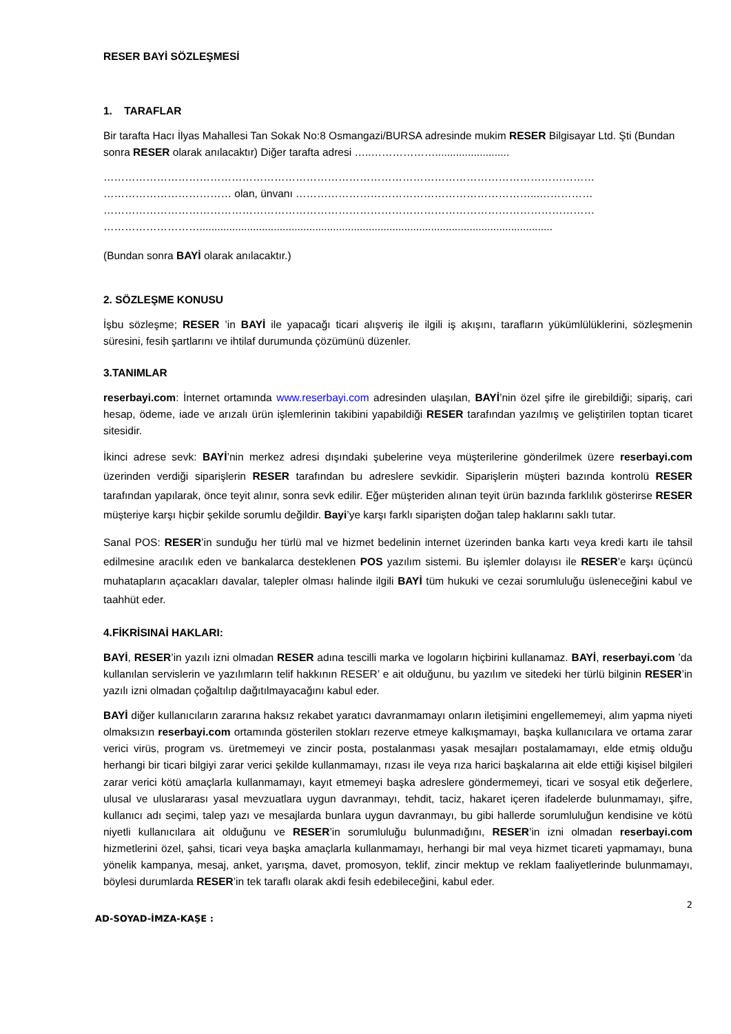RESER BAYİ SÖZLEŞMESİ
1. TARAFLAR
Bir tarafta Hacı İlyas Mahallesi Tan Sokak No:8 Osmangazi/BURSA adresinde mukim RESER Bilgisayar Ltd. Şti (Bundan sonra RESER olarak anılacaktır) Diğer tarafta adresi …..……………….........................
…………………………………………………………………………………………………………………………
……………………………… olan, ünvanı …………………………………………………………...……………
…………………………………………………………………………………………………………………………
……………………….......................................................................................................................
(Bundan sonra BAYİ olarak anılacaktır.)
2. SÖZLEŞME KONUSU
İşbu sözleşme; RESER ’in BAYİ ile yapacağı ticari alışveriş ile ilgili iş akışını, tarafların yükümlülüklerini, sözleşmenin süresini, fesih şartlarını ve ihtilaf durumunda çözümünü düzenler.
3.TANIMLAR
reserbayi.com: İnternet ortamında www.reserbayi.com adresinden ulaşılan, BAYİ’nin özel şifre ile girebildiği; sipariş, cari hesap, ödeme, iade ve arızalı ürün işlemlerinin takibini yapabildiği RESER tarafından yazılmış ve geliştirilen toptan ticaret sitesidir.
İkinci adrese sevk: BAYİ’nin merkez adresi dışındaki şubelerine veya müşterilerine gönderilmek üzere reserbayi.com üzerinden verdiği siparişlerin RESER tarafından bu adreslere sevkidir. Siparişlerin müşteri bazında kontrolü RESER tarafından yapılarak, önce teyit alınır, sonra sevk edilir. Eğer müşteriden alınan teyit ürün bazında farklılık gösterirse RESER müşteriye karşı hiçbir şekilde sorumlu değildir. Bayi’ye karşı farklı siparişten doğan talep haklarını saklı tutar.
Sanal POS: RESER’in sunduğu her türlü mal ve hizmet bedelinin internet üzerinden banka kartı veya kredi kartı ile tahsil edilmesine aracılık eden ve bankalarca desteklenen POS yazılım sistemi. Bu işlemler dolayısı ile RESER’e karşı üçüncü muhatapların açacakları davalar, talepler olması halinde ilgili BAYİ tüm hukuki ve cezai sorumluluğu üsleneceğini kabul ve taahhüt eder.
4.FİKRİSINAİ HAKLARI:
BAYİ, RESER’in yazılı izni olmadan RESER adına tescilli marka ve logoların hiçbirini kullanamaz. BAYİ, reserbayi.com ’da kullanılan servislerin ve yazılımların telif hakkının RESER’ e ait olduğunu, bu yazılım ve sitedeki her türlü bilginin RESER’in yazılı izni olmadan çoğaltılıp dağıtılmayacağını kabul eder.
BAYİ diğer kullanıcıların zararına haksız rekabet yaratıcı davranmamayı onların iletişimini engellememeyi, alım yapma niyeti olmaksızın reserbayi.com ortamında gösterilen stokları rezerve etmeye kalkışmamayı, başka kullanıcılara ve ortama zarar verici virüs, program vs. üretmemeyi ve zincir posta, postalanması yasak mesajları postalamamayı, elde etmiş olduğu herhangi bir ticari bilgiyi zarar verici şekilde kullanmamayı, rızası ile veya rıza harici başkalarına ait elde ettiği kişisel bilgileri zarar verici kötü amaçlarla kullanmamayı, kayıt etmemeyi başka adreslere göndermemeyi, ticari ve sosyal etik değerlere, ulusal ve uluslararası yasal mevzuatlara uygun davranmayı, tehdit, taciz, hakaret içeren ifadelerde bulunmamayı, şifre, kullanıcı adı seçimi, talep yazı ve mesajlarda bunlara uygun davranmayı, bu gibi hallerde sorumluluğun kendisine ve kötü niyetli kullanıcılara ait olduğunu ve RESER’in sorumluluğu bulunmadığını, RESER’in izni olmadan reserbayi.com hizmetlerini özel, şahsi, ticari veya başka amaçlarla kullanmamayı, herhangi bir mal veya hizmet ticareti yapmamayı, buna yönelik kampanya, mesaj, anket, yarışma, davet, promosyon, teklif, zincir mektup ve reklam faaliyetlerinde bulunmamayı, böylesi durumlarda RESER’in tek taraflı olarak akdi fesih edebileceğini, kabul eder.
2
AD-SOYAD-İMZA-KAŞE :